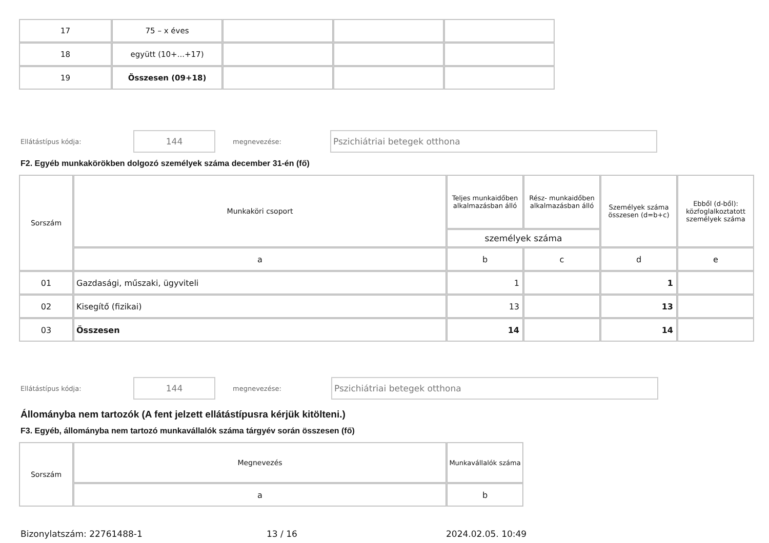| 17 | 75 – x éves | | | |
| 18 | együtt (10+...+17) | | | |
| 19 | Összesen (09+18) | | | |
Ellátástípus kódja: 144 megnevezése: Pszichiátriai betegek otthona
F2. Egyéb munkakörökben dolgozó személyek száma december 31-én (fő)
| Sorszám | Munkaköri csoport | Teljes munkaidőben alkalmazásban álló | Rész- munkaidőben alkalmazásban álló | Személyek száma összesen (d=b+c) | Ebből (d-ből): közfoglalkoztatott személyek száma |
| | | személyek száma | | | |
| | a | b | c | d | e |
| 01 | Gazdasági, műszaki, ügyviteli | 1 | | 1 | |
| 02 | Kisegítő (fizikai) | 13 | | 13 | |
| 03 | Összesen | 14 | | 14 | |
Ellátástípus kódja: 144 megnevezése: Pszichiátriai betegek otthona
Állományba nem tartozók (A fent jelzett ellátástípusra kérjük kitölteni.)
F3. Egyéb, állományba nem tartozó munkavállalók száma tárgyév során összesen (fő)
| Sorszám | Megnevezés | Munkavállalók száma |
| | a | b |
Bizonylatszám: 22761488-1 13 / 16 2024.02.05. 10:49